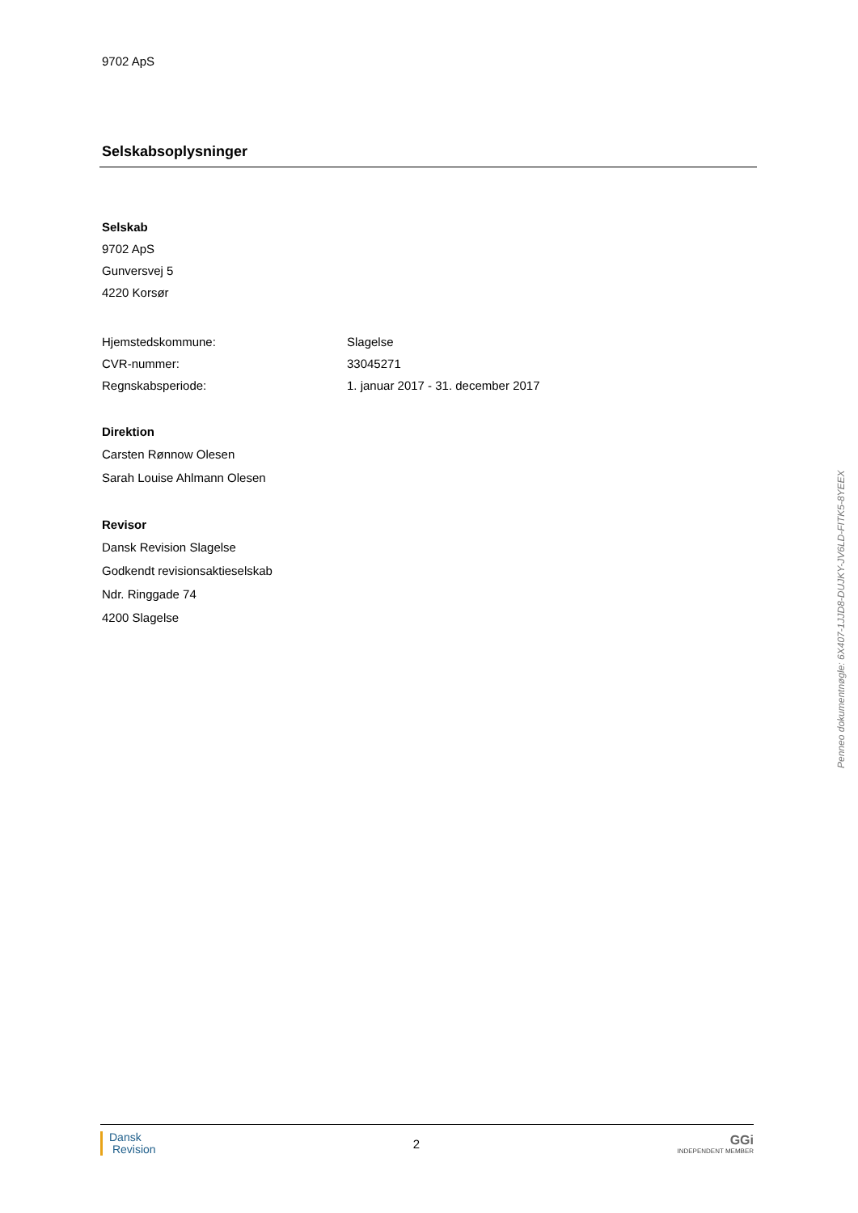9702 ApS
Selskabsoplysninger
Selskab
9702 ApS
Gunversvej 5
4220 Korsør
| Hjemstedskommune: | Slagelse |
| CVR-nummer: | 33045271 |
| Regnskabsperiode: | 1. januar 2017 - 31. december 2017 |
Direktion
Carsten Rønnow Olesen
Sarah Louise Ahlmann Olesen
Revisor
Dansk Revision Slagelse
Godkendt revisionsaktieselskab
Ndr. Ringgade 74
4200 Slagelse
Penneo dokumentnøgle: 6X407-1JJD8-DUJKY-JV6LD-FITK5-8YEEX
Dansk
Revision
2
GGi
INDEPENDENT MEMBER